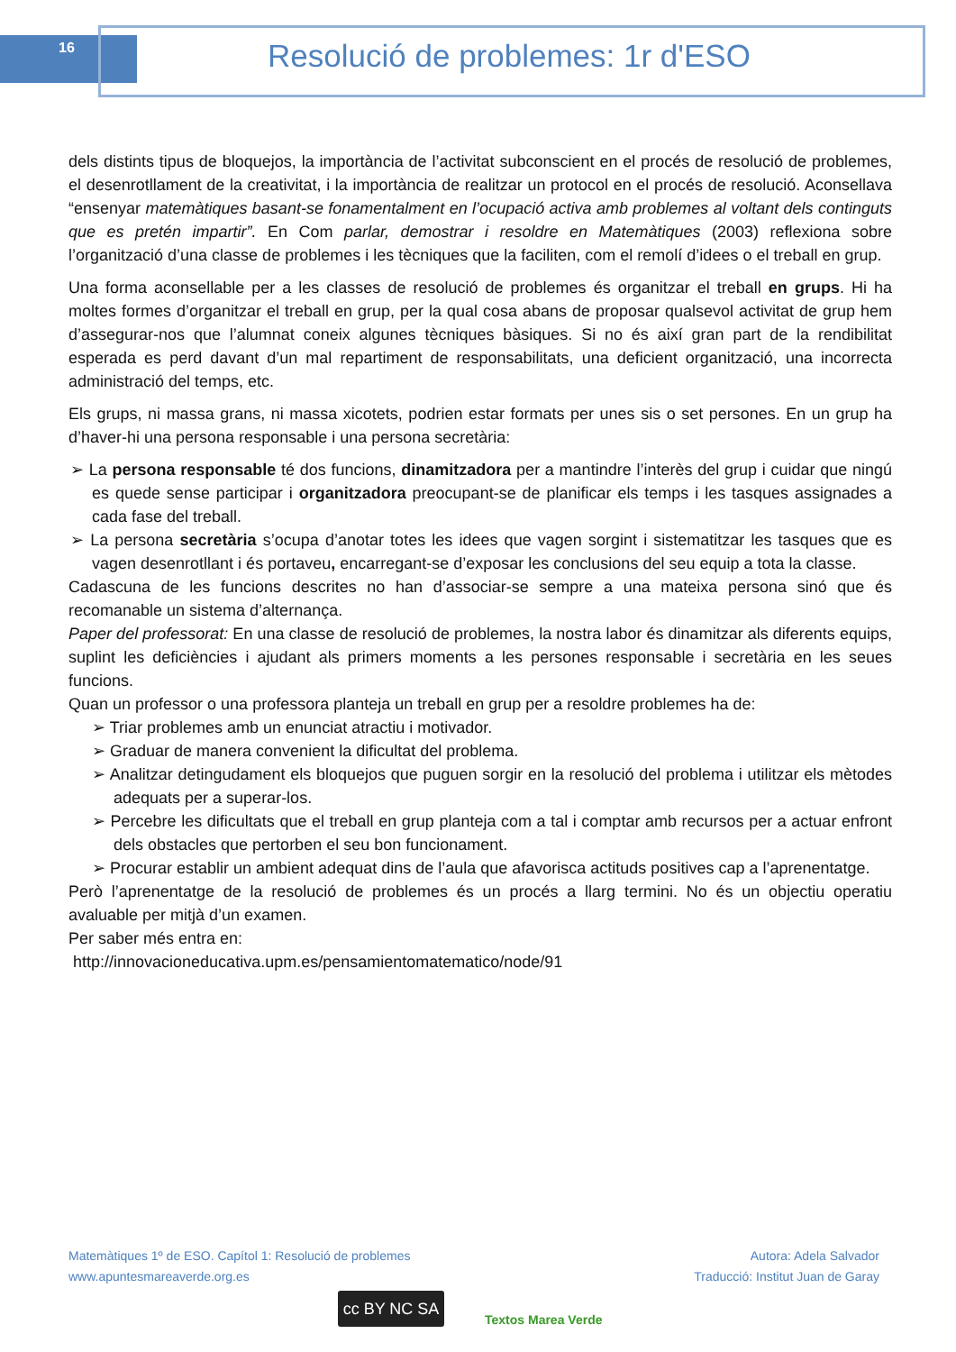16 Resolució de problemes: 1r d'ESO
dels distints tipus de bloquejos, la importància de l’activitat subconscient en el procés de resolució de problemes, el desenrotllament de la creativitat, i la importància de realitzar un protocol en el procés de resolució. Aconsellava “ensenyar matemàtiques basant-se fonamentalment en l’ocupació activa amb problemes al voltant dels continguts que es pretén impartir”. En Com parlar, demostrar i resoldre en Matemàtiques (2003) reflexiona sobre l’organització d’una classe de problemes i les tècniques que la faciliten, com el remolí d’idees o el treball en grup.
Una forma aconsellable per a les classes de resolució de problemes és organitzar el treball en grups. Hi ha moltes formes d’organitzar el treball en grup, per la qual cosa abans de proposar qualsevol activitat de grup hem d’assegurar-nos que l’alumnat coneix algunes tècniques bàsiques. Si no és així gran part de la rendibilitat esperada es perd davant d’un mal repartiment de responsabilitats, una deficient organització, una incorrecta administració del temps, etc.
Els grups, ni massa grans, ni massa xicotets, podrien estar formats per unes sis o set persones. En un grup ha d’haver-hi una persona responsable i una persona secretària:
➢ La persona responsable té dos funcions, dinamitzadora per a mantindre l’interès del grup i cuidar que ningú es quede sense participar i organitzadora preocupant-se de planificar els temps i les tasques assignades a cada fase del treball.
➢ La persona secretària s’ocupa d’anotar totes les idees que vagen sorgint i sistematitzar les tasques que es vagen desenrotllant i és portaveu, encarregant-se d’exposar les conclusions del seu equip a tota la classe.
Cadascuna de les funcions descrites no han d’associar-se sempre a una mateixa persona sinó que és recomanable un sistema d’alternança.
Paper del professorat: En una classe de resolució de problemes, la nostra labor és dinamitzar als diferents equips, suplint les deficiències i ajudant als primers moments a les persones responsable i secretària en les seues funcions.
Quan un professor o una professora planteja un treball en grup per a resoldre problemes ha de:
➢ Triar problemes amb un enunciat atractiu i motivador.
➢ Graduar de manera convenient la dificultat del problema.
➢ Analitzar detingudament els bloquejos que puguen sorgir en la resolució del problema i utilitzar els mètodes adequats per a superar-los.
➢ Percebre les dificultats que el treball en grup planteja com a tal i comptar amb recursos per a actuar enfront dels obstacles que pertorben el seu bon funcionament.
➢ Procurar establir un ambient adequat dins de l’aula que afavorisca actituds positives cap a l’aprenentatge.
Però l’aprenentatge de la resolució de problemes és un procés a llarg termini. No és un objectiu operatiu avaluable per mitjà d’un examen.
Per saber més entra en:
http://innovacioneducativa.upm.es/pensamientomatematico/node/91
Matemàtiques 1º de ESO. Capítol 1: Resolució de problemes
www.apuntesmareaverde.org.es
Autora: Adela Salvador
Traducció: Institut Juan de Garay
cc BY NC SA Textos Marea Verde